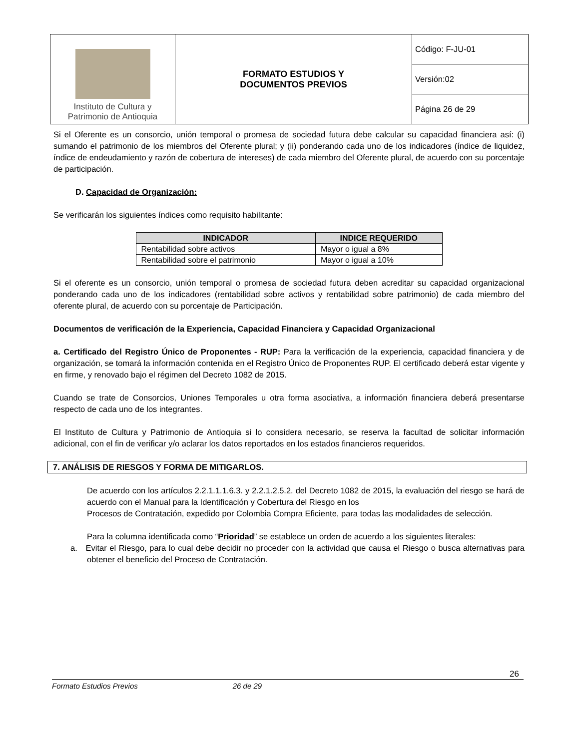| Instituto de Cultura y Patrimonio de Antioquia | FORMATO ESTUDIOS Y DOCUMENTOS PREVIOS | Código: F-JU-01 |
| | | Versión:02 |
| | | Página 26 de 29 |
Si el Oferente es un consorcio, unión temporal o promesa de sociedad futura debe calcular su capacidad financiera así: (i) sumando el patrimonio de los miembros del Oferente plural; y (ii) ponderando cada uno de los indicadores (índice de liquidez, índice de endeudamiento y razón de cobertura de intereses) de cada miembro del Oferente plural, de acuerdo con su porcentaje de participación.
D. Capacidad de Organización:
Se verificarán los siguientes índices como requisito habilitante:
| INDICADOR | INDICE REQUERIDO |
| --- | --- |
| Rentabilidad sobre activos | Mayor o igual a 8% |
| Rentabilidad sobre el patrimonio | Mayor o igual a 10% |
Si el oferente es un consorcio, unión temporal o promesa de sociedad futura deben acreditar su capacidad organizacional ponderando cada uno de los indicadores (rentabilidad sobre activos y rentabilidad sobre patrimonio) de cada miembro del oferente plural, de acuerdo con su porcentaje de Participación.
Documentos de verificación de la Experiencia, Capacidad Financiera y Capacidad Organizacional
a. Certificado del Registro Único de Proponentes - RUP: Para la verificación de la experiencia, capacidad financiera y de organización, se tomará la información contenida en el Registro Único de Proponentes RUP. El certificado deberá estar vigente y en firme, y renovado bajo el régimen del Decreto 1082 de 2015.
Cuando se trate de Consorcios, Uniones Temporales u otra forma asociativa, a información financiera deberá presentarse respecto de cada uno de los integrantes.
El Instituto de Cultura y Patrimonio de Antioquia si lo considera necesario, se reserva la facultad de solicitar información adicional, con el fin de verificar y/o aclarar los datos reportados en los estados financieros requeridos.
7. ANÁLISIS DE RIESGOS Y FORMA DE MITIGARLOS.
De acuerdo con los artículos 2.2.1.1.1.6.3. y 2.2.1.2.5.2. del Decreto 1082 de 2015, la evaluación del riesgo se hará de acuerdo con el Manual para la Identificación y Cobertura del Riesgo en los
Procesos de Contratación, expedido por Colombia Compra Eficiente, para todas las modalidades de selección.
Para la columna identificada como “Prioridad” se establece un orden de acuerdo a los siguientes literales:
a. Evitar el Riesgo, para lo cual debe decidir no proceder con la actividad que causa el Riesgo o busca alternativas para obtener el beneficio del Proceso de Contratación.
26
Formato Estudios Previos 26 de 29